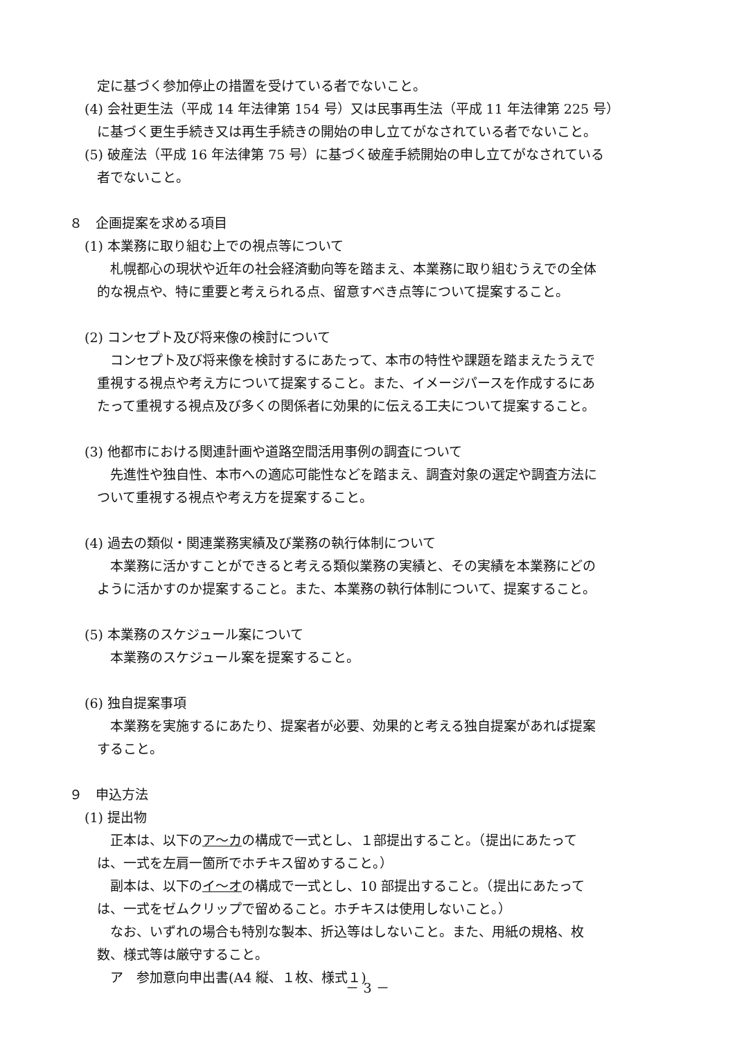定に基づく参加停止の措置を受けている者でないこと。
(4) 会社更生法（平成 14 年法律第 154 号）又は民事再生法（平成 11 年法律第 225 号）
に基づく更生手続き又は再生手続きの開始の申し立てがなされている者でないこと。
(5) 破産法（平成 16 年法律第 75 号）に基づく破産手続開始の申し立てがなされている
者でないこと。
８　企画提案を求める項目
(1) 本業務に取り組む上での視点等について
　札幌都心の現状や近年の社会経済動向等を踏まえ、本業務に取り組むうえでの全体
的な視点や、特に重要と考えられる点、留意すべき点等について提案すること。
(2) コンセプト及び将来像の検討について
　コンセプト及び将来像を検討するにあたって、本市の特性や課題を踏まえたうえで
重視する視点や考え方について提案すること。また、イメージパースを作成するにあ
たって重視する視点及び多くの関係者に効果的に伝える工夫について提案すること。
(3) 他都市における関連計画や道路空間活用事例の調査について
　先進性や独自性、本市への適応可能性などを踏まえ、調査対象の選定や調査方法に
ついて重視する視点や考え方を提案すること。
(4) 過去の類似・関連業務実績及び業務の執行体制について
　本業務に活かすことができると考える類似業務の実績と、その実績を本業務にどの
ように活かすのか提案すること。また、本業務の執行体制について、提案すること。
(5) 本業務のスケジュール案について
　本業務のスケジュール案を提案すること。
(6) 独自提案事項
　本業務を実施するにあたり、提案者が必要、効果的と考える独自提案があれば提案
すること。
９　申込方法
(1) 提出物
　正本は、以下のア～カの構成で一式とし、１部提出すること。（提出にあたって
は、一式を左肩一箇所でホチキス留めすること。）
　副本は、以下のイ～オの構成で一式とし、10 部提出すること。（提出にあたって
は、一式をゼムクリップで留めること。ホチキスは使用しないこと。）
　なお、いずれの場合も特別な製本、折込等はしないこと。また、用紙の規格、枚
数、様式等は厳守すること。
　ア　参加意向申出書(A4 縦、１枚、様式１)
－ 3 －